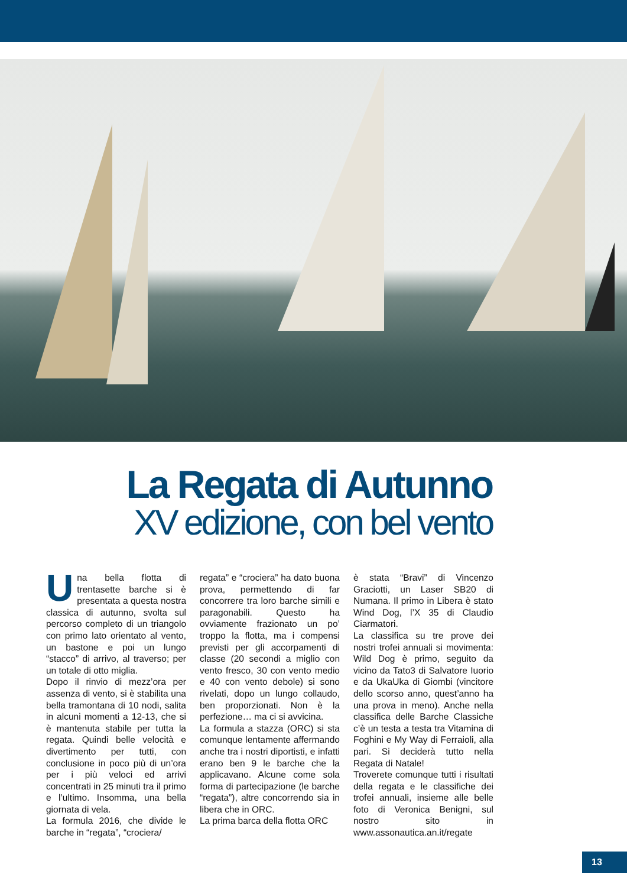La Regata di Autunno
XV edizione, con bel vento
Una bella flotta di trentasette barche si è presentata a questa nostra classica di autunno, svolta sul percorso completo di un triangolo con primo lato orientato al vento, un bastone e poi un lungo “stacco” di arrivo, al traverso; per un totale di otto miglia.
Dopo il rinvio di mezz’ora per assenza di vento, si è stabilita una bella tramontana di 10 nodi, salita in alcuni momenti a 12-13, che si è mantenuta stabile per tutta la regata. Quindi belle velocità e divertimento per tutti, con conclusione in poco più di un’ora per i più veloci ed arrivi concentrati in 25 minuti tra il primo e l’ultimo. Insomma, una bella giornata di vela.
La formula 2016, che divide le barche in “regata”, “crociera/
regata” e “crociera” ha dato buona prova, permettendo di far concorrere tra loro barche simili e paragonabili. Questo ha ovviamente frazionato un po’ troppo la flotta, ma i compensi previsti per gli accorpamenti di classe (20 secondi a miglio con vento fresco, 30 con vento medio e 40 con vento debole) si sono rivelati, dopo un lungo collaudo, ben proporzionati. Non è la perfezione… ma ci si avvicina.
La formula a stazza (ORC) si sta comunque lentamente affermando anche tra i nostri diportisti, e infatti erano ben 9 le barche che la applicavano. Alcune come sola forma di partecipazione (le barche “regata”), altre concorrendo sia in libera che in ORC.
La prima barca della flotta ORC
è stata “Bravi” di Vincenzo Graciotti, un Laser SB20 di Numana. Il primo in Libera è stato Wind Dog, l’X 35 di Claudio Ciarmatori.
La classifica su tre prove dei nostri trofei annuali si movimenta: Wild Dog è primo, seguito da vicino da Tato3 di Salvatore Iuorio e da UkaUka di Giombi (vincitore dello scorso anno, quest’anno ha una prova in meno). Anche nella classifica delle Barche Classiche c’è un testa a testa tra Vitamina di Foghini e My Way di Ferraioli, alla pari. Si deciderà tutto nella Regata di Natale!
Troverete comunque tutti i risultati della regata e le classifiche dei trofei annuali, insieme alle belle foto di Veronica Benigni, sul nostro sito in www.assonautica.an.it/regate
13